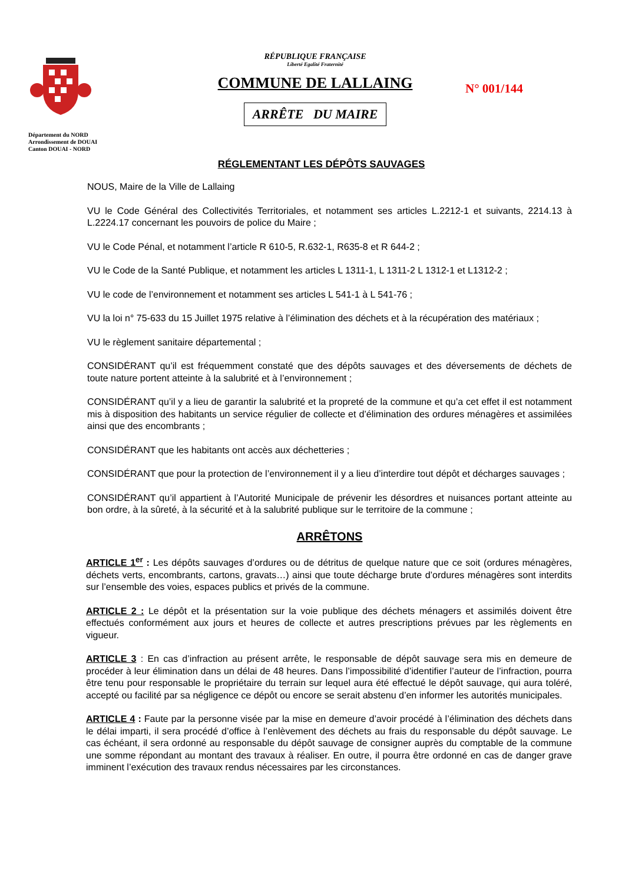Département du NORD
Arrondissement de DOUAI
Canton DOUAI - NORD
RÉPUBLIQUE FRANÇAISE
Liberté Egalité Fraternité
COMMUNE DE LALLAING
ARRÊTE DU MAIRE
N° 001/144
RÉGLEMENTANT LES DÉPÔTS SAUVAGES
NOUS, Maire de la Ville de Lallaing
VU le Code Général des Collectivités Territoriales, et notamment ses articles L.2212-1 et suivants, 2214.13 à L.2224.17 concernant les pouvoirs de police du Maire ;
VU le Code Pénal, et notamment l’article R 610-5, R.632-1, R635-8 et R 644-2 ;
VU le Code de la Santé Publique, et notamment les articles L 1311-1, L 1311-2 L 1312-1 et L1312-2 ;
VU le code de l’environnement et notamment ses articles L 541-1 à L 541-76 ;
VU la loi n° 75-633 du 15 Juillet 1975 relative à l’élimination des déchets et à la récupération des matériaux ;
VU le règlement sanitaire départemental ;
CONSIDÉRANT qu’il est fréquemment constaté que des dépôts sauvages et des déversements de déchets de toute nature portent atteinte à la salubrité et à l’environnement ;
CONSIDÉRANT qu’il y a lieu de garantir la salubrité et la propreté de la commune et qu’a cet effet il est notamment mis à disposition des habitants un service régulier de collecte et d’élimination des ordures ménagères et assimilées ainsi que des encombrants ;
CONSIDÉRANT que les habitants ont accès aux déchetteries ;
CONSIDÉRANT que pour la protection de l’environnement il y a lieu d’interdire tout dépôt et décharges sauvages ;
CONSIDÉRANT qu’il appartient à l’Autorité Municipale de prévenir les désordres et nuisances portant atteinte au bon ordre, à la sûreté, à la sécurité et à la salubrité publique sur le territoire de la commune ;
ARRÊTONS
ARTICLE 1<sup>er</sup> : Les dépôts sauvages d’ordures ou de détritus de quelque nature que ce soit (ordures ménagères, déchets verts, encombrants, cartons, gravats…) ainsi que toute décharge brute d’ordures ménagères sont interdits sur l’ensemble des voies, espaces publics et privés de la commune.
ARTICLE 2 : Le dépôt et la présentation sur la voie publique des déchets ménagers et assimilés doivent être effectués conformément aux jours et heures de collecte et autres prescriptions prévues par les règlements en vigueur.
ARTICLE 3 : En cas d’infraction au présent arrête, le responsable de dépôt sauvage sera mis en demeure de procéder à leur élimination dans un délai de 48 heures. Dans l’impossibilité d’identifier l’auteur de l’infraction, pourra être tenu pour responsable le propriétaire du terrain sur lequel aura été effectué le dépôt sauvage, qui aura toléré, accepté ou facilité par sa négligence ce dépôt ou encore se serait abstenu d’en informer les autorités municipales.
ARTICLE 4 : Faute par la personne visée par la mise en demeure d’avoir procédé à l’élimination des déchets dans le délai imparti, il sera procédé d’office à l’enlèvement des déchets au frais du responsable du dépôt sauvage. Le cas échéant, il sera ordonné au responsable du dépôt sauvage de consigner auprès du comptable de la commune une somme répondant au montant des travaux à réaliser. En outre, il pourra être ordonné en cas de danger grave imminent l’exécution des travaux rendus nécessaires par les circonstances.